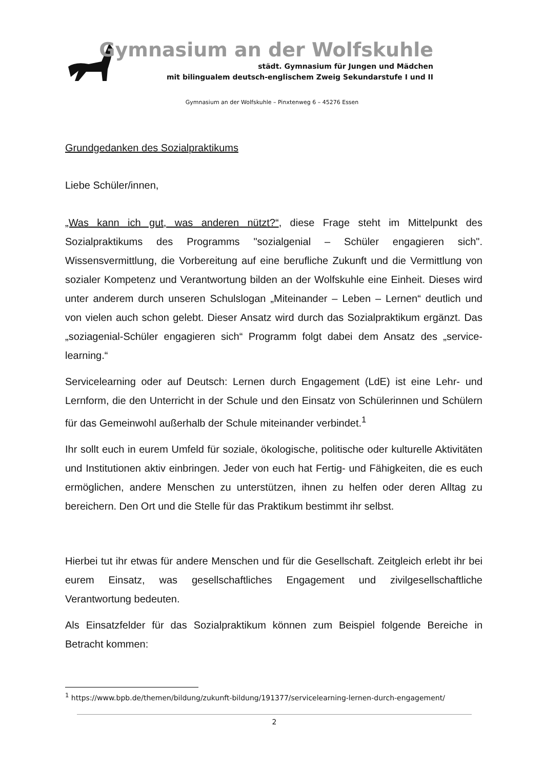Gymnasium an der Wolfskuhle
städt. Gymnasium für Jungen und Mädchen
mit bilingualem deutsch-englischem Zweig Sekundarstufe I und II
Gymnasium an der Wolfskuhle – Pinxtenweg 6 – 45276 Essen
Grundgedanken des Sozialpraktikums
Liebe Schüler/innen,
„Was kann ich gut, was anderen nützt?“, diese Frage steht im Mittelpunkt des Sozialpraktikums des Programms "sozialgenial – Schüler engagieren sich". Wissensvermittlung, die Vorbereitung auf eine berufliche Zukunft und die Vermittlung von sozialer Kompetenz und Verantwortung bilden an der Wolfskuhle eine Einheit. Dieses wird unter anderem durch unseren Schulslogan „Miteinander – Leben – Lernen“ deutlich und von vielen auch schon gelebt. Dieser Ansatz wird durch das Sozialpraktikum ergänzt. Das „soziagenial-Schüler engagieren sich“ Programm folgt dabei dem Ansatz des „service-learning.“
Servicelearning oder auf Deutsch: Lernen durch Engagement (LdE) ist eine Lehr- und Lernform, die den Unterricht in der Schule und den Einsatz von Schülerinnen und Schülern für das Gemeinwohl außerhalb der Schule miteinander verbindet.<sup>1</sup>
Ihr sollt euch in eurem Umfeld für soziale, ökologische, politische oder kulturelle Aktivitäten und Institutionen aktiv einbringen. Jeder von euch hat Fertig- und Fähigkeiten, die es euch ermöglichen, andere Menschen zu unterstützen, ihnen zu helfen oder deren Alltag zu bereichern. Den Ort und die Stelle für das Praktikum bestimmt ihr selbst.
Hierbei tut ihr etwas für andere Menschen und für die Gesellschaft. Zeitgleich erlebt ihr bei eurem Einsatz, was gesellschaftliches Engagement und zivilgesellschaftliche Verantwortung bedeuten.
Als Einsatzfelder für das Sozialpraktikum können zum Beispiel folgende Bereiche in Betracht kommen:
<sup>1</sup> https://www.bpb.de/themen/bildung/zukunft-bildung/191377/servicelearning-lernen-durch-engagement/
2